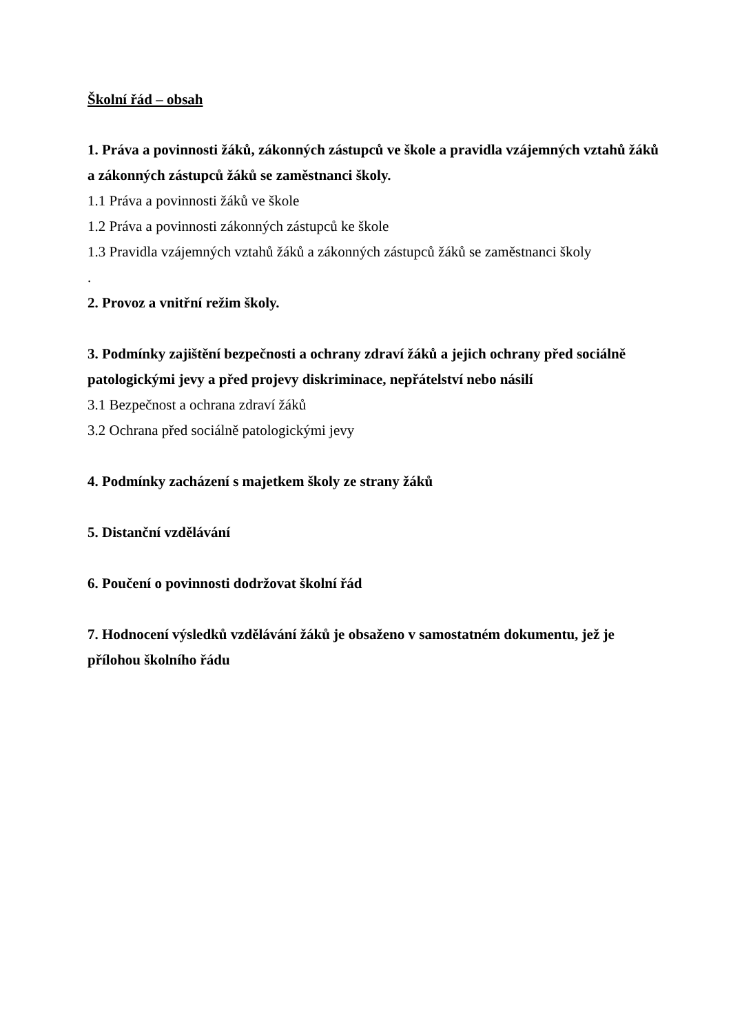Školní řád – obsah
1. Práva a povinnosti žáků, zákonných zástupců ve škole a pravidla vzájemných vztahů žáků a zákonných zástupců žáků se zaměstnanci školy.
1.1 Práva a povinnosti žáků ve škole
1.2 Práva a povinnosti zákonných zástupců ke škole
1.3 Pravidla vzájemných vztahů žáků a zákonných zástupců žáků se zaměstnanci školy
.
2. Provoz a vnitřní režim školy.
3. Podmínky zajištění bezpečnosti a ochrany zdraví žáků a jejich ochrany před sociálně patologickými jevy a před projevy diskriminace, nepřátelství nebo násilí
3.1 Bezpečnost a ochrana zdraví žáků
3.2 Ochrana před sociálně patologickými jevy
4. Podmínky zacházení s majetkem školy ze strany žáků
5. Distanční vzdělávání
6. Poučení o povinnosti dodržovat školní řád
7. Hodnocení výsledků vzdělávání žáků je obsaženo v samostatném dokumentu, jež je přílohou školního řádu